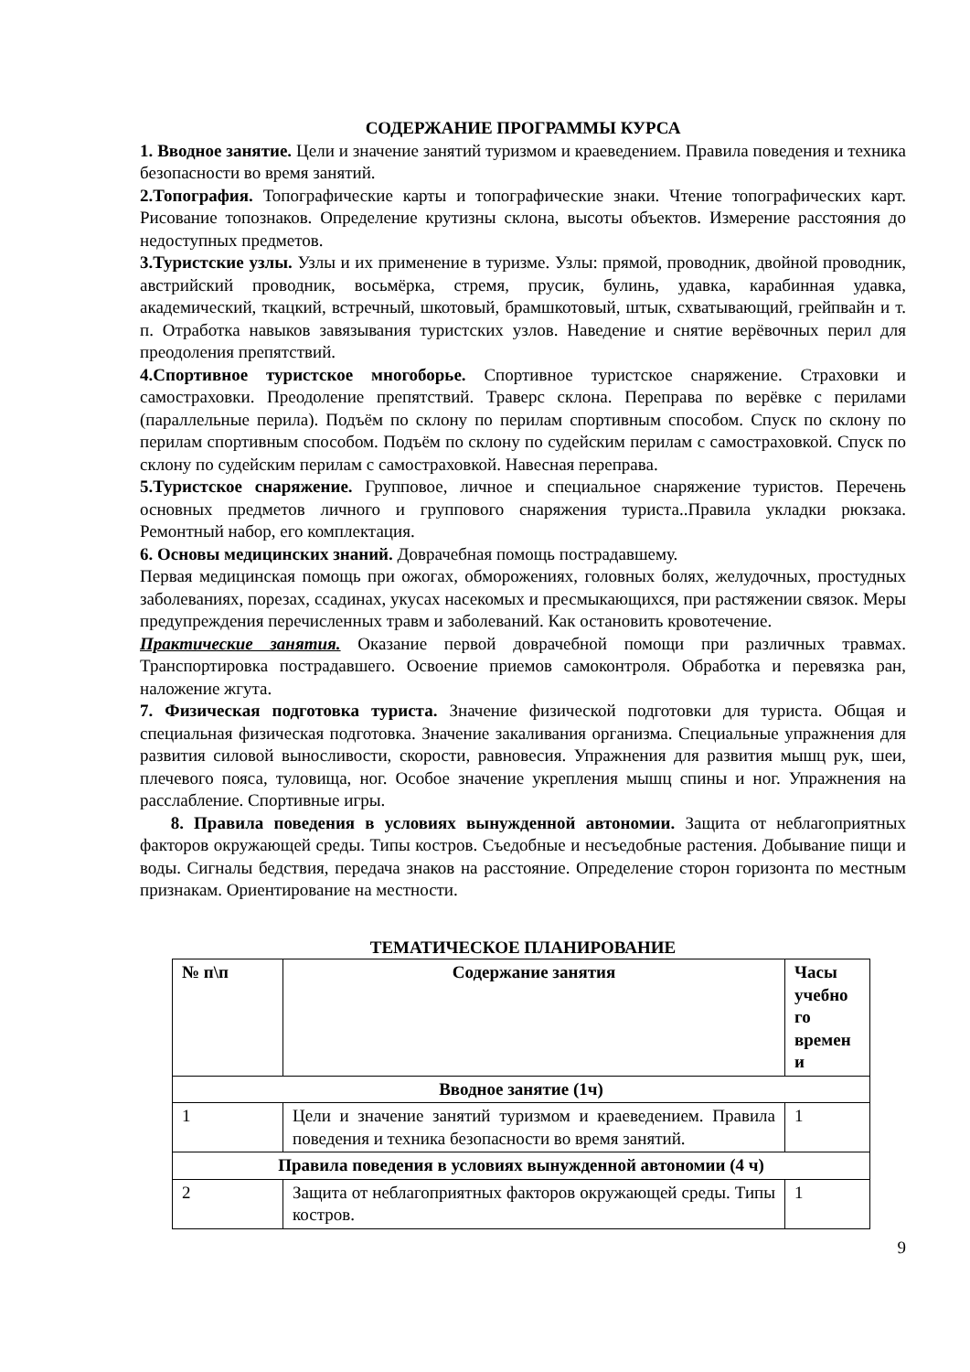СОДЕРЖАНИЕ ПРОГРАММЫ КУРСА
1. Вводное занятие. Цели и значение занятий туризмом и краеведением. Правила поведения и техника безопасности во время занятий.
2.Топография. Топографические карты и топографические знаки. Чтение топографических карт. Рисование топознаков. Определение крутизны склона, высоты объектов. Измерение расстояния до недоступных предметов.
3.Туристские узлы. Узлы и их применение в туризме. Узлы: прямой, проводник, двойной проводник, австрийский проводник, восьмёрка, стремя, прусик, булинь, удавка, карабинная удавка, академический, ткацкий, встречный, шкотовый, брамшкотовый, штык, схватывающий, грейпвайн и т. п. Отработка навыков завязывания туристских узлов. Наведение и снятие верёвочных перил для преодоления препятствий.
4.Спортивное туристское многоборье. Спортивное туристское снаряжение. Страховки и самостраховки. Преодоление препятствий. Траверс склона. Переправа по верёвке с перилами (параллельные перила). Подъём по склону по перилам спортивным способом. Спуск по склону по перилам спортивным способом. Подъём по склону по судейским перилам с самостраховкой. Спуск по склону по судейским перилам с самостраховкой. Навесная переправа.
5.Туристское снаряжение. Групповое, личное и специальное снаряжение туристов. Перечень основных предметов личного и группового снаряжения туриста..Правила укладки рюкзака. Ремонтный набор, его комплектация.
6. Основы медицинских знаний. Доврачебная помощь пострадавшему.
Первая медицинская помощь при ожогах, обморожениях, головных болях, желудочных, простудных заболеваниях, порезах, ссадинах, укусах насекомых и пресмыкающихся, при растяжении связок. Меры предупреждения перечисленных травм и заболеваний. Как остановить кровотечение.
Практические занятия. Оказание первой доврачебной помощи при различных травмах. Транспортировка пострадавшего. Освоение приемов самоконтроля. Обработка и перевязка ран, наложение жгута.
7. Физическая подготовка туриста. Значение физической подготовки для туриста. Общая и специальная физическая подготовка. Значение закаливания организма. Специальные упражнения для развития силовой выносливости, скорости, равновесия. Упражнения для развития мышц рук, шеи, плечевого пояса, туловища, ног. Особое значение укрепления мышц спины и ног. Упражнения на расслабление. Спортивные игры.
8. Правила поведения в условиях вынужденной автономии. Защита от неблагоприятных факторов окружающей среды. Типы костров. Съедобные и несъедобные растения. Добывание пищи и воды. Сигналы бедствия, передача знаков на расстояние. Определение сторон горизонта по местным признакам. Ориентирование на местности.
ТЕМАТИЧЕСКОЕ ПЛАНИРОВАНИЕ
| № п\п | Содержание занятия | Часы учебно го времен и |
| --- | --- | --- |
| Вводное занятие (1ч) | | |
| 1 | Цели и значение занятий туризмом и краеведением. Правила поведения и техника безопасности во время занятий. | 1 |
| Правила поведения в условиях вынужденной автономии (4 ч) | | |
| 2 | Защита от неблагоприятных факторов окружающей среды. Типы костров. | 1 |
9